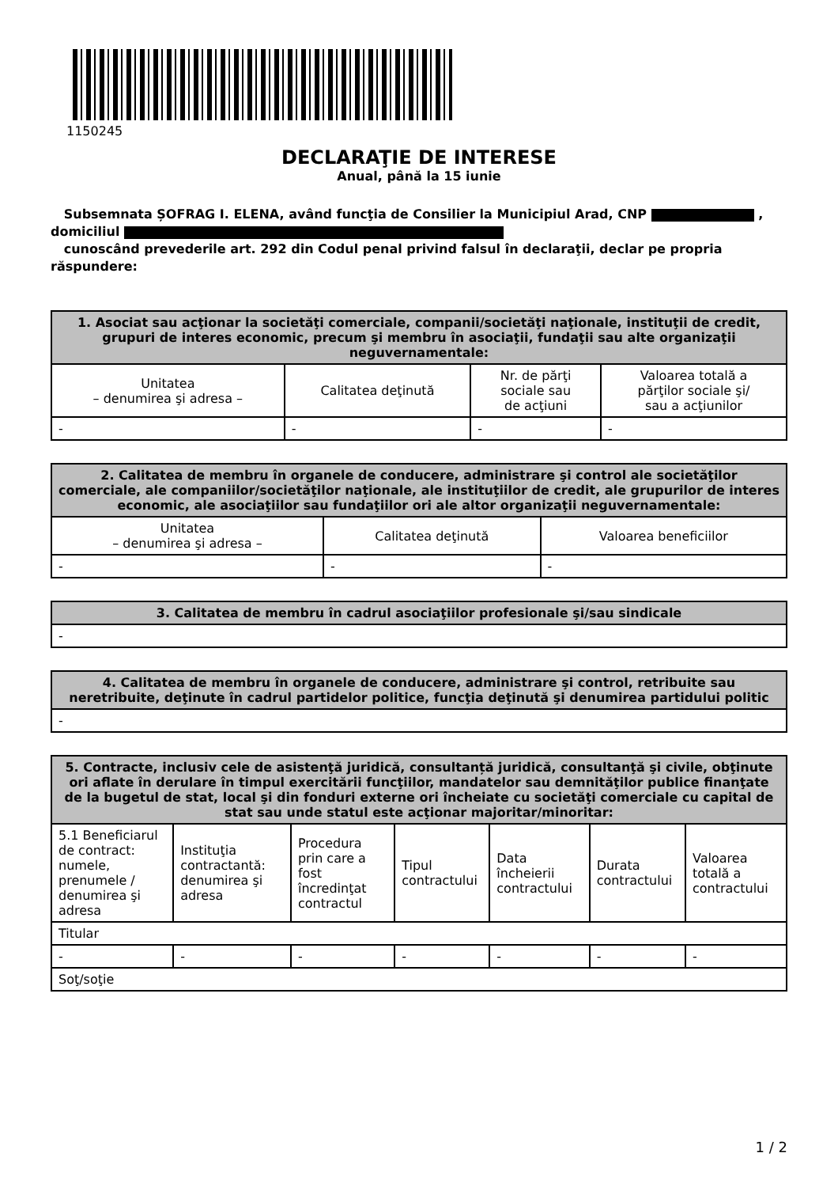1150245
DECLARAŢIE DE INTERESE
Anual, până la 15 iunie
Subsemnata ȘOFRAG I. ELENA, având funcţia de Consilier la Municipiul Arad, CNP ,
domiciliul
cunoscând prevederile art. 292 din Codul penal privind falsul în declaraţii, declar pe propria răspundere:
| 1. Asociat sau acţionar la societăţi comerciale, companii/societăţi naţionale, instituţii de credit, grupuri de interes economic, precum şi membru în asociaţii, fundaţii sau alte organizaţii neguvernamentale: | | | |
| --- | --- | --- | --- |
| Unitatea – denumirea şi adresa – | Calitatea deţinută | Nr. de părţi sociale sau de acţiuni | Valoarea totală a părţilor sociale şi/ sau a acţiunilor |
| - | - | - | - |
| 2. Calitatea de membru în organele de conducere, administrare şi control ale societăţilor comerciale, ale companiilor/societăţilor naţionale, ale instituţiilor de credit, ale grupurilor de interes economic, ale asociaţiilor sau fundaţiilor ori ale altor organizaţii neguvernamentale: | | |
| --- | --- | --- |
| Unitatea – denumirea şi adresa – | Calitatea deţinută | Valoarea beneficiilor |
| - | - | - |
| 3. Calitatea de membru în cadrul asociaţiilor profesionale şi/sau sindicale |
| --- |
| - |
| 4. Calitatea de membru în organele de conducere, administrare şi control, retribuite sau neretribuite, deţinute în cadrul partidelor politice, funcţia deţinută şi denumirea partidului politic |
| --- |
| - |
| 5. Contracte, inclusiv cele de asistenţă juridică, consultanță juridică, consultanţă şi civile, obţinute ori aflate în derulare în timpul exercitării funcţiilor, mandatelor sau demnităţilor publice finanţate de la bugetul de stat, local şi din fonduri externe ori încheiate cu societăţi comerciale cu capital de stat sau unde statul este acţionar majoritar/minoritar: | | | | | | |
| --- | --- | --- | --- | --- | --- | --- |
| 5.1 Beneficiarul de contract: numele, prenumele / denumirea şi adresa | Instituţia contractantă: denumirea şi adresa | Procedura prin care a fost încredinţat contractul | Tipul contractului | Data încheierii contractului | Durata contractului | Valoarea totală a contractului |
| Titular | | | | | | |
| - | - | - | - | - | - | - |
| Soţ/soţie | | | | | | |
1 / 2